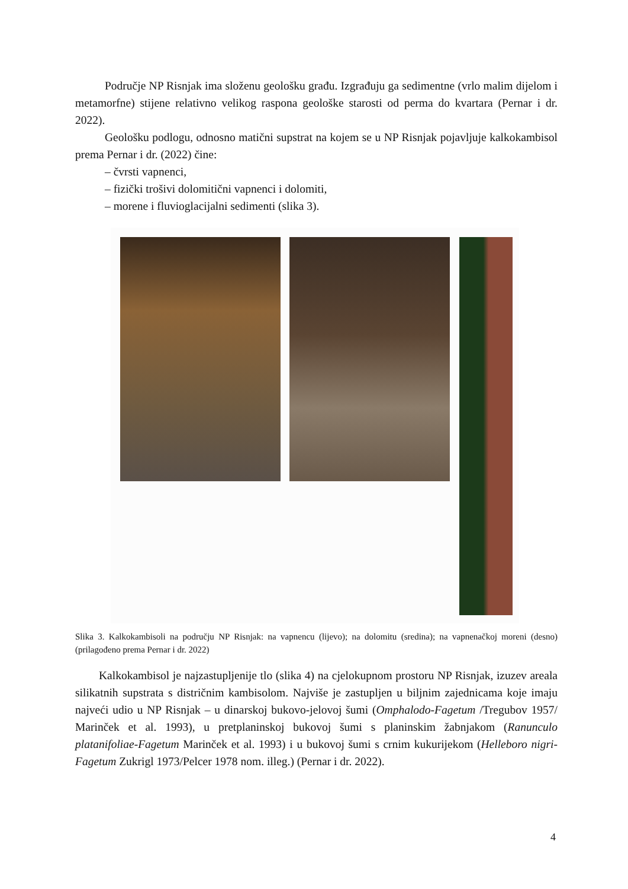Područje NP Risnjak ima složenu geološku građu. Izgrađuju ga sedimentne (vrlo malim dijelom i metamorfne) stijene relativno velikog raspona geološke starosti od perma do kvartara (Pernar i dr. 2022).
Geološku podlogu, odnosno matični supstrat na kojem se u NP Risnjak pojavljuje kalkokambisol prema Pernar i dr. (2022) čine:
– čvrsti vapnenci,
– fizički trošivi dolomitični vapnenci i dolomiti,
– morene i fluvioglacijalni sedimenti (slika 3).
Slika 3. Kalkokambisoli na području NP Risnjak: na vapnencu (lijevo); na dolomitu (sredina); na vapnenačkoj moreni (desno) (prilagođeno prema Pernar i dr. 2022)
Kalkokambisol je najzastupljenije tlo (slika 4) na cjelokupnom prostoru NP Risnjak, izuzev areala silikatnih supstrata s distričnim kambisolom. Najviše je zastupljen u biljnim zajednicama koje imaju najveći udio u NP Risnjak – u dinarskoj bukovo-jelovoj šumi (Omphalodo-Fagetum /Tregubov 1957/ Marinček et al. 1993), u pretplaninskoj bukovoj šumi s planinskim žabnjakom (Ranunculo platanifoliae-Fagetum Marinček et al. 1993) i u bukovoj šumi s crnim kukurijekom (Helleboro nigri-Fagetum Zukrigl 1973/Pelcer 1978 nom. illeg.) (Pernar i dr. 2022).
4